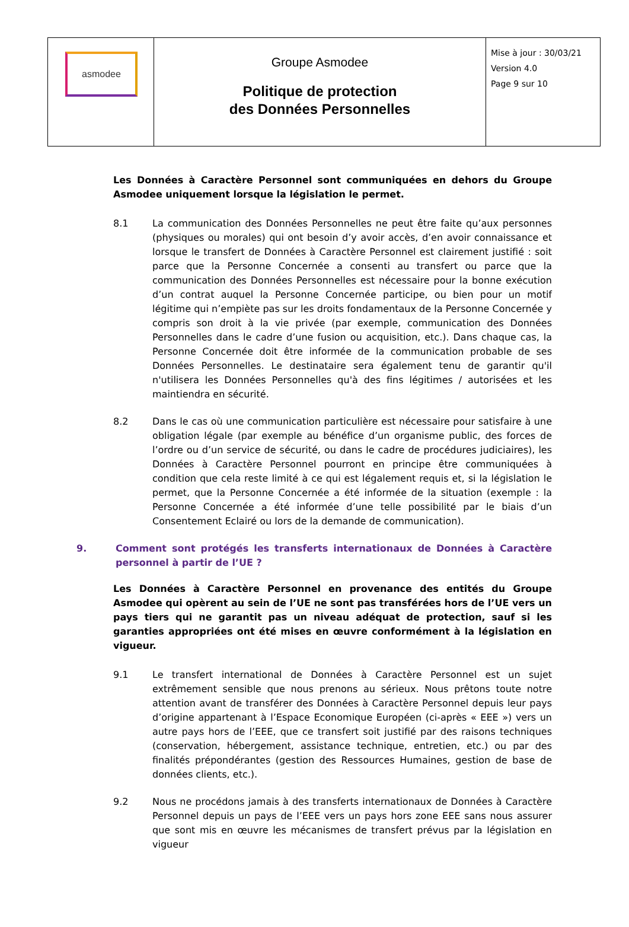| asmodee | Groupe Asmodee Politique de protection des Données Personnelles | Mise à jour : 30/03/21 Version 4.0 Page 9 sur 10 |
Les Données à Caractère Personnel sont communiquées en dehors du Groupe Asmodee uniquement lorsque la législation le permet.
8.1 La communication des Données Personnelles ne peut être faite qu’aux personnes (physiques ou morales) qui ont besoin d’y avoir accès, d’en avoir connaissance et lorsque le transfert de Données à Caractère Personnel est clairement justifié : soit parce que la Personne Concernée a consenti au transfert ou parce que la communication des Données Personnelles est nécessaire pour la bonne exécution d’un contrat auquel la Personne Concernée participe, ou bien pour un motif légitime qui n’empiète pas sur les droits fondamentaux de la Personne Concernée y compris son droit à la vie privée (par exemple, communication des Données Personnelles dans le cadre d’une fusion ou acquisition, etc.). Dans chaque cas, la Personne Concernée doit être informée de la communication probable de ses Données Personnelles. Le destinataire sera également tenu de garantir qu'il n'utilisera les Données Personnelles qu'à des fins légitimes / autorisées et les maintiendra en sécurité.
8.2 Dans le cas où une communication particulière est nécessaire pour satisfaire à une obligation légale (par exemple au bénéfice d’un organisme public, des forces de l’ordre ou d’un service de sécurité, ou dans le cadre de procédures judiciaires), les Données à Caractère Personnel pourront en principe être communiquées à condition que cela reste limité à ce qui est légalement requis et, si la législation le permet, que la Personne Concernée a été informée de la situation (exemple : la Personne Concernée a été informée d’une telle possibilité par le biais d’un Consentement Eclairé ou lors de la demande de communication).
9. Comment sont protégés les transferts internationaux de Données à Caractère personnel à partir de l’UE ?
Les Données à Caractère Personnel en provenance des entités du Groupe Asmodee qui opèrent au sein de l’UE ne sont pas transférées hors de l’UE vers un pays tiers qui ne garantit pas un niveau adéquat de protection, sauf si les garanties appropriées ont été mises en œuvre conformément à la législation en vigueur.
9.1 Le transfert international de Données à Caractère Personnel est un sujet extrêmement sensible que nous prenons au sérieux. Nous prêtons toute notre attention avant de transférer des Données à Caractère Personnel depuis leur pays d’origine appartenant à l’Espace Economique Européen (ci-après « EEE ») vers un autre pays hors de l’EEE, que ce transfert soit justifié par des raisons techniques (conservation, hébergement, assistance technique, entretien, etc.) ou par des finalités prépondérantes (gestion des Ressources Humaines, gestion de base de données clients, etc.).
9.2 Nous ne procédons jamais à des transferts internationaux de Données à Caractère Personnel depuis un pays de l’EEE vers un pays hors zone EEE sans nous assurer que sont mis en œuvre les mécanismes de transfert prévus par la législation en vigueur